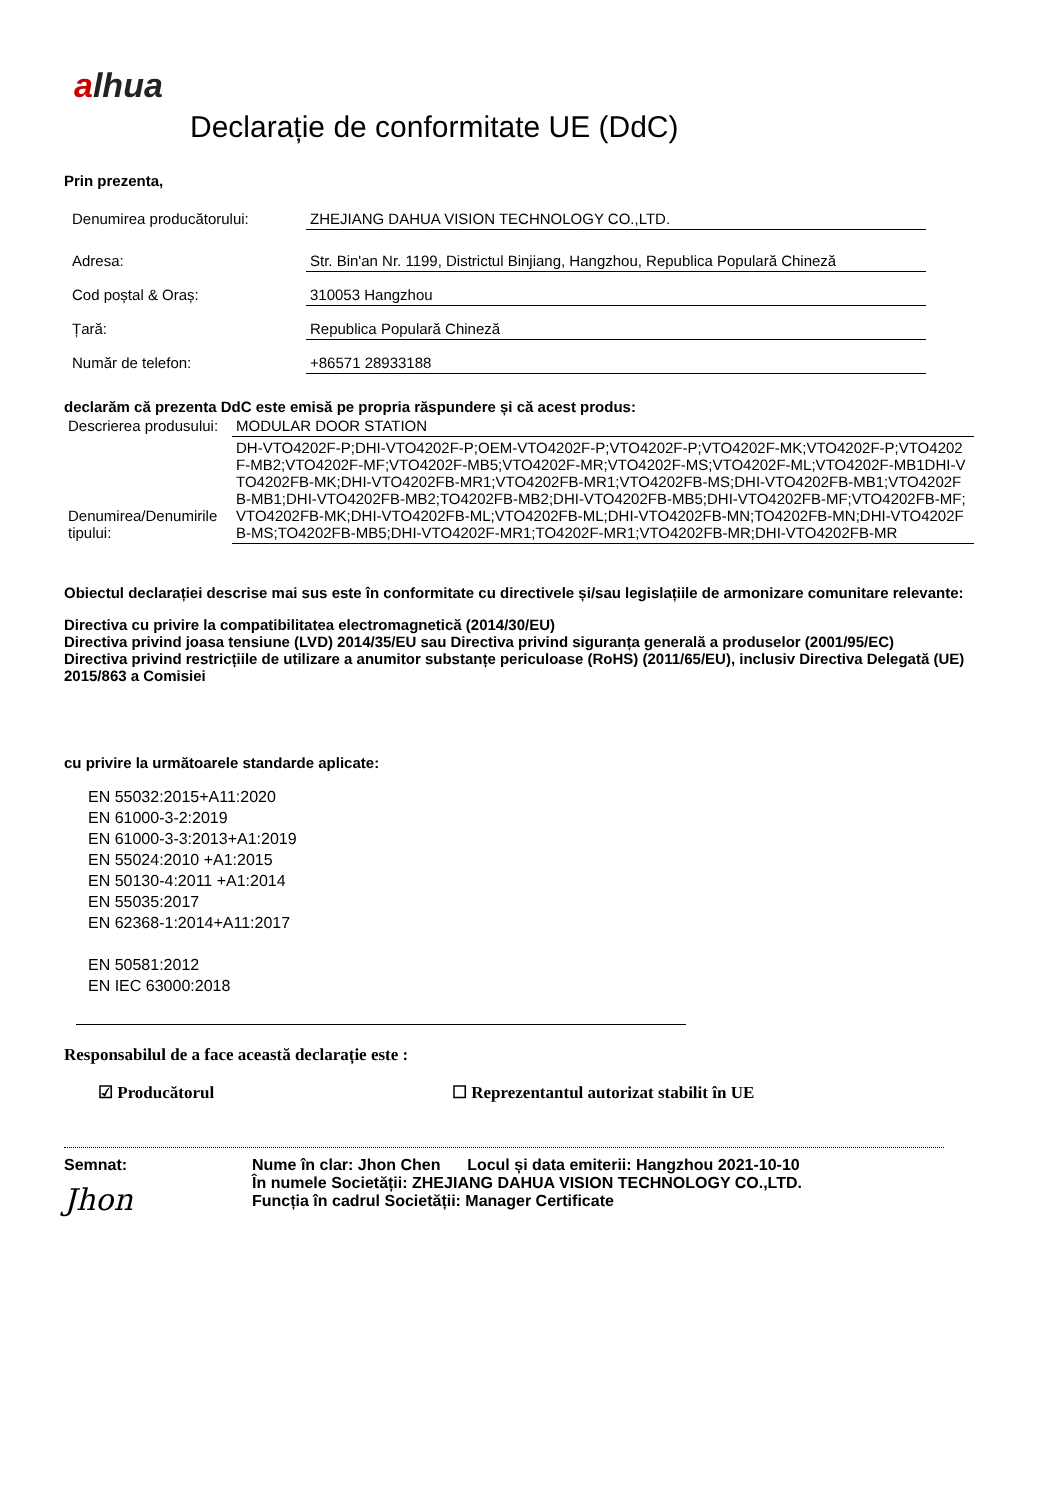alhua
Declarație de conformitate UE (DdC)
Prin prezenta,
| Denumirea producătorului: | ZHEJIANG DAHUA VISION TECHNOLOGY CO.,LTD. |
| Adresa: | Str. Bin'an Nr. 1199, Districtul Binjiang, Hangzhou, Republica Populară Chineză |
| Cod poștal & Oraș: | 310053 Hangzhou |
| Țară: | Republica Populară Chineză |
| Număr de telefon: | +86571 28933188 |
declarăm că prezenta DdC este emisă pe propria răspundere și că acest produs:
| Descrierea produsului: | MODULAR DOOR STATION |
| Denumirea/Denumirile tipului: | DH-VTO4202F-P;DHI-VTO4202F-P;OEM-VTO4202F-P;VTO4202F-P;VTO4202F-MK;VTO4202F-P;VTO4202F-MB2;VTO4202F-MF;VTO4202F-MB5;VTO4202F-MR;VTO4202F-MS;VTO4202F-ML;VTO4202F-MB1DHI-VTO4202FB-MK;DHI-VTO4202FB-MR1;VTO4202FB-MR1;VTO4202FB-MS;DHI-VTO4202FB-MB1;VTO4202FB-MB1;DHI-VTO4202FB-MB2;TO4202FB-MB2;DHI-VTO4202FB-MB5;DHI-VTO4202FB-MF;VTO4202FB-MF;VTO4202FB-MK;DHI-VTO4202FB-ML;VTO4202FB-ML;DHI-VTO4202FB-MN;TO4202FB-MN;DHI-VTO4202FB-MS;TO4202FB-MB5;DHI-VTO4202F-MR1;TO4202F-MR1;VTO4202FB-MR;DHI-VTO4202FB-MR |
Obiectul declarației descrise mai sus este în conformitate cu directivele și/sau legislațiile de armonizare comunitare relevante:
Directiva cu privire la compatibilitatea electromagnetică (2014/30/EU)
Directiva privind joasa tensiune (LVD) 2014/35/EU sau Directiva privind siguranța generală a produselor (2001/95/EC)
Directiva privind restricțiile de utilizare a anumitor substanțe periculoase (RoHS) (2011/65/EU), inclusiv Directiva Delegată (UE) 2015/863 a Comisiei
cu privire la următoarele standarde aplicate:
EN 55032:2015+A11:2020
EN 61000-3-2:2019
EN 61000-3-3:2013+A1:2019
EN 55024:2010 +A1:2015
EN 50130-4:2011 +A1:2014
EN 55035:2017
EN 62368-1:2014+A11:2017
EN 50581:2012
EN IEC 63000:2018
Responsabilul de a face această declarație este :
☑ Producătorul ☐ Reprezentantul autorizat stabilit în UE
Semnat:
Jhon
Nume în clar: Jhon Chen Locul și data emiterii: Hangzhou 2021-10-10
În numele Societății: ZHEJIANG DAHUA VISION TECHNOLOGY CO.,LTD.
Funcția în cadrul Societății: Manager Certificate